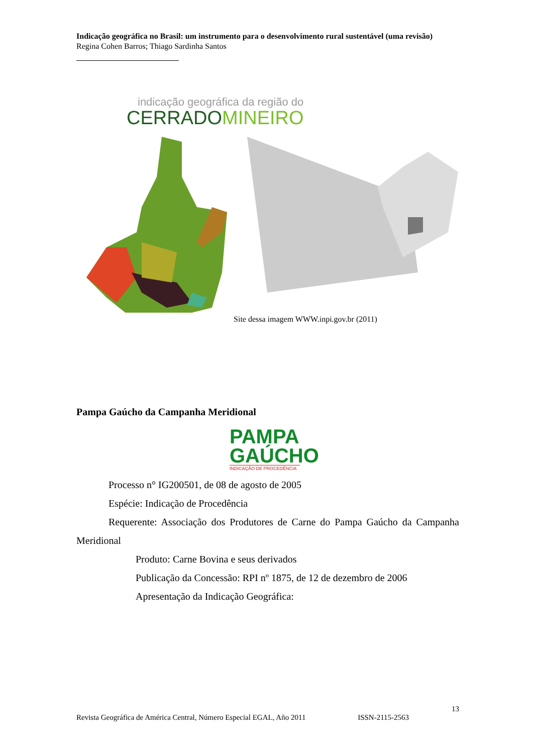Indicação geográfica no Brasil: um instrumento para o desenvolvimento rural sustentável (uma revisão)
Regina Cohen Barros; Thiago Sardinha Santos
indicação geográfica da região do
CERRADO MINEIRO
Site dessa imagem WWW.inpi.gov.br (2011)
Pampa Gaúcho da Campanha Meridional
PAMPA
GAÚCHO
INDICAÇÃO DE PROCEDÊNCIA
Processo n° IG200501, de 08 de agosto de 2005
Espécie: Indicação de Procedência
Requerente: Associação dos Produtores de Carne do Pampa Gaúcho da Campanha Meridional
Produto: Carne Bovina e seus derivados
Publicação da Concessão: RPI nº 1875, de 12 de dezembro de 2006
Apresentação da Indicação Geográfica:
13
Revista Geográfica de América Central, Número Especial EGAL, Año 2011 ISSN-2115-2563